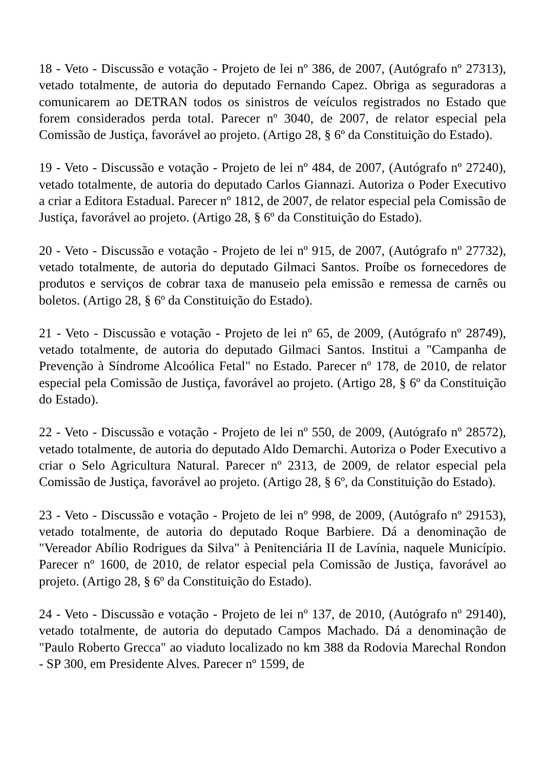18 - Veto - Discussão e votação - Projeto de lei nº 386, de 2007, (Autógrafo nº 27313), vetado totalmente, de autoria do deputado Fernando Capez. Obriga as seguradoras a comunicarem ao DETRAN todos os sinistros de veículos registrados no Estado que forem considerados perda total. Parecer nº 3040, de 2007, de relator especial pela Comissão de Justiça, favorável ao projeto. (Artigo 28, § 6º da Constituição do Estado).
19 - Veto - Discussão e votação - Projeto de lei nº 484, de 2007, (Autógrafo nº 27240), vetado totalmente, de autoria do deputado Carlos Giannazi. Autoriza o Poder Executivo a criar a Editora Estadual. Parecer nº 1812, de 2007, de relator especial pela Comissão de Justiça, favorável ao projeto. (Artigo 28, § 6º da Constituição do Estado).
20 - Veto - Discussão e votação - Projeto de lei nº 915, de 2007, (Autógrafo nº 27732), vetado totalmente, de autoria do deputado Gilmaci Santos. Proíbe os fornecedores de produtos e serviços de cobrar taxa de manuseio pela emissão e remessa de carnês ou boletos. (Artigo 28, § 6º da Constituição do Estado).
21 - Veto - Discussão e votação - Projeto de lei nº 65, de 2009, (Autógrafo nº 28749), vetado totalmente, de autoria do deputado Gilmaci Santos. Institui a "Campanha de Prevenção à Síndrome Alcoólica Fetal" no Estado. Parecer nº 178, de 2010, de relator especial pela Comissão de Justiça, favorável ao projeto. (Artigo 28, § 6º da Constituição do Estado).
22 - Veto - Discussão e votação - Projeto de lei nº 550, de 2009, (Autógrafo nº 28572), vetado totalmente, de autoria do deputado Aldo Demarchi. Autoriza o Poder Executivo a criar o Selo Agricultura Natural. Parecer nº 2313, de 2009, de relator especial pela Comissão de Justiça, favorável ao projeto. (Artigo 28, § 6º, da Constituição do Estado).
23 - Veto - Discussão e votação - Projeto de lei nº 998, de 2009, (Autógrafo nº 29153), vetado totalmente, de autoria do deputado Roque Barbiere. Dá a denominação de "Vereador Abílio Rodrigues da Silva" à Penitenciária II de Lavínia, naquele Município. Parecer nº 1600, de 2010, de relator especial pela Comissão de Justiça, favorável ao projeto. (Artigo 28, § 6º da Constituição do Estado).
24 - Veto - Discussão e votação - Projeto de lei nº 137, de 2010, (Autógrafo nº 29140), vetado totalmente, de autoria do deputado Campos Machado. Dá a denominação de "Paulo Roberto Grecca" ao viaduto localizado no km 388 da Rodovia Marechal Rondon - SP 300, em Presidente Alves. Parecer nº 1599, de